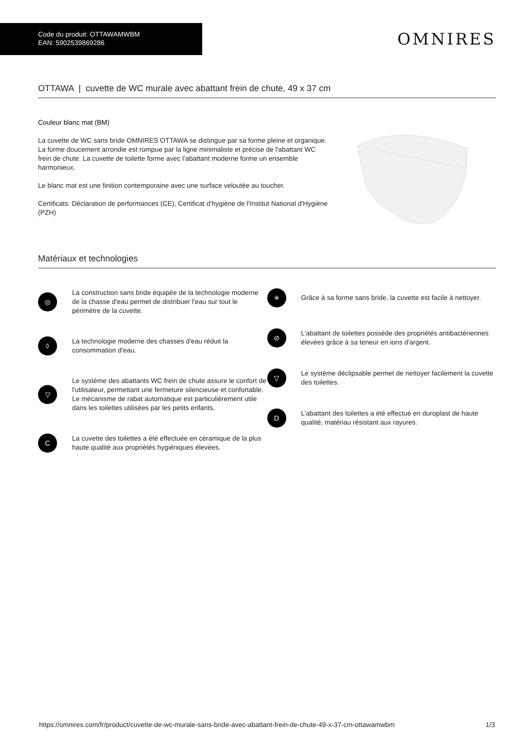Code du produit: OTTAWAMWBM
EAN: 5902539869286
OMNIRES
OTTAWA | cuvette de WC murale avec abattant frein de chute, 49 x 37 cm
Couleur blanc mat (BM)
La cuvette de WC sans bride OMNIRES OTTAWA se distingue par sa forme pleine et organique. La forme doucement arrondie est rompue par la ligne minimaliste et précise de l'abattant WC frein de chute. La cuvette de toilette forme avec l’abattant moderne forme un ensemble harmonieux.
Le blanc mat est une finition contemporaine avec une surface veloutée au toucher.
Certificats: Déclaration de performances (CE), Certificat d'hygiène de l'Institut National d'Hygiène (PZH)
Matériaux et technologies
◎
La construction sans bride équipée de la technologie moderne de la chasse d'eau permet de distribuer l'eau sur tout le périmètre de la cuvette.
◊
La technologie moderne des chasses d'eau réduit la consommation d'eau.
▽
Le système des abattants WC frein de chute assure le confort de l'utilisateur, permettant une fermeture silencieuse et confortable. Le mécanisme de rabat automatique est particulièrement utile dans les toilettes utilisées par les petits enfants.
C
La cuvette des toilettes a été effectuée en céramique de la plus haute qualité aux propriétés hygiéniques élevées.
✳
Grâce à sa forme sans bride, la cuvette est facile à nettoyer.
⊘
L'abattant de toilettes possède des propriétés antibactériennes élevées grâce à sa teneur en ions d'argent.
▽
Le système déclipsable permet de nettoyer facilement la cuvette des toilettes.
D
L'abattant des toilettes a été effectué en duroplast de haute qualité, matériau résistant aux rayures.
https://omnires.com/fr/product/cuvette-de-wc-murale-sans-bride-avec-abattant-frein-de-chute-49-x-37-cm-ottawamwbm 1/3